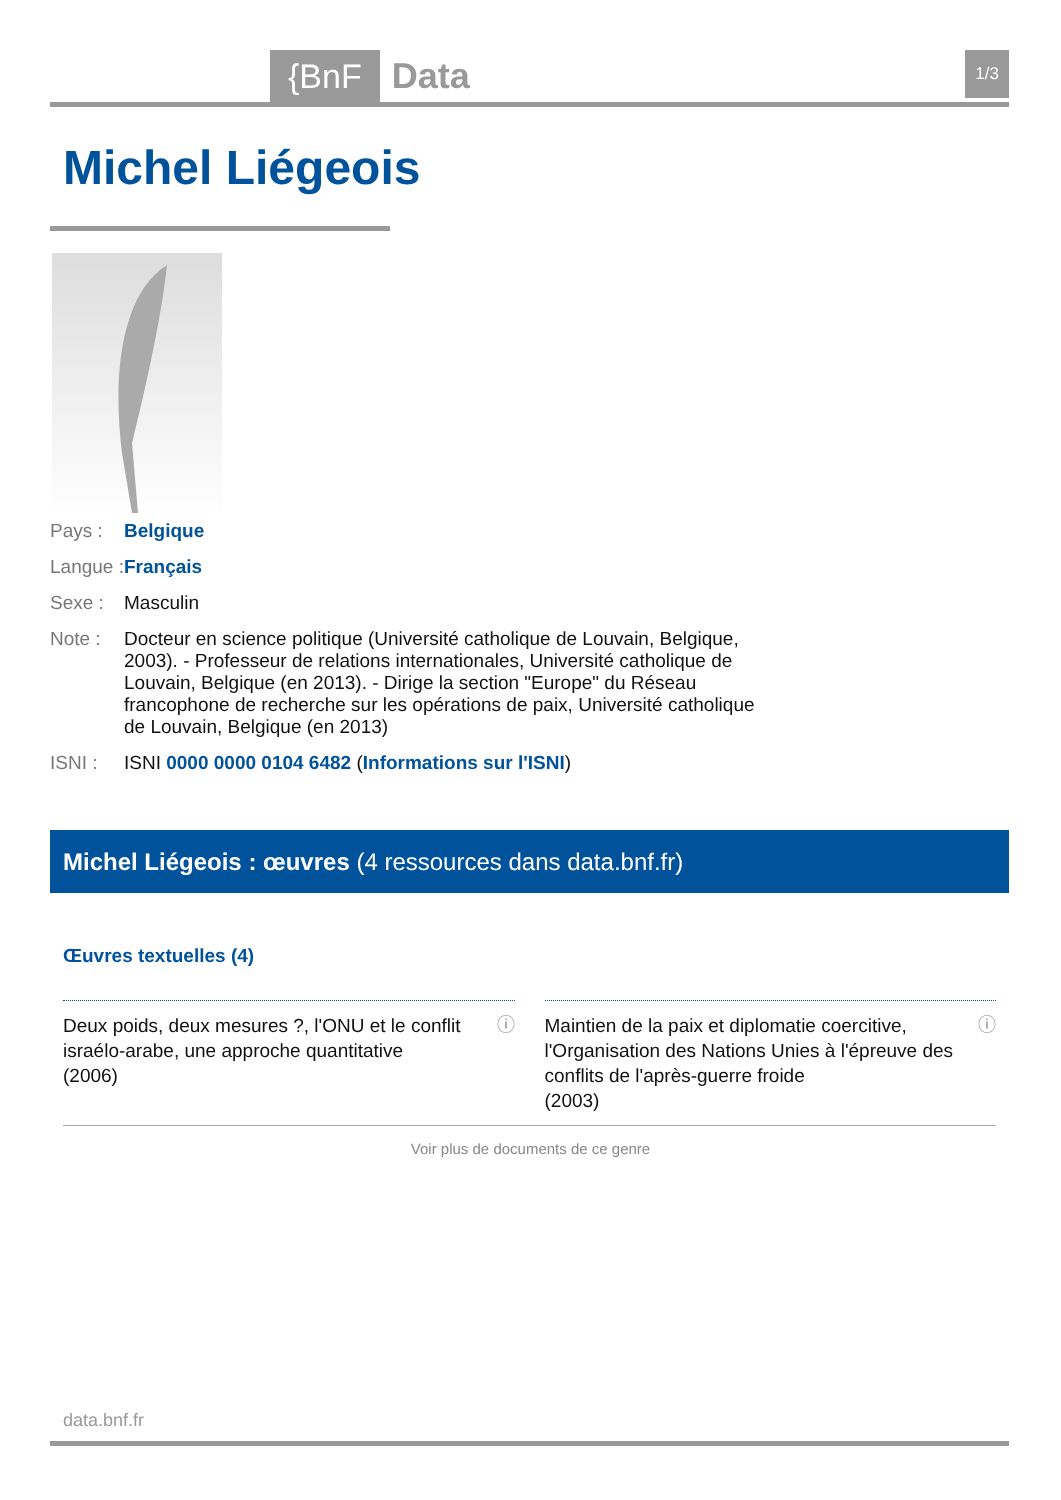{BnF Data 1/3
Michel Liégeois
Pays : Belgique
Langue : Français
Sexe : Masculin
Note : Docteur en science politique (Université catholique de Louvain, Belgique, 2003). - Professeur de relations internationales, Université catholique de Louvain, Belgique (en 2013). - Dirige la section "Europe" du Réseau francophone de recherche sur les opérations de paix, Université catholique de Louvain, Belgique (en 2013)
ISNI : ISNI 0000 0000 0104 6482 (Informations sur l'ISNI)
Michel Liégeois : œuvres (4 ressources dans data.bnf.fr)
Œuvres textuelles (4)
Deux poids, deux mesures ?, l'ONU et le conflit israélo-arabe, une approche quantitative
(2006) ⓘ
Maintien de la paix et diplomatie coercitive, l'Organisation des Nations Unies à l'épreuve des conflits de l'après-guerre froide
(2003) ⓘ
Voir plus de documents de ce genre
data.bnf.fr